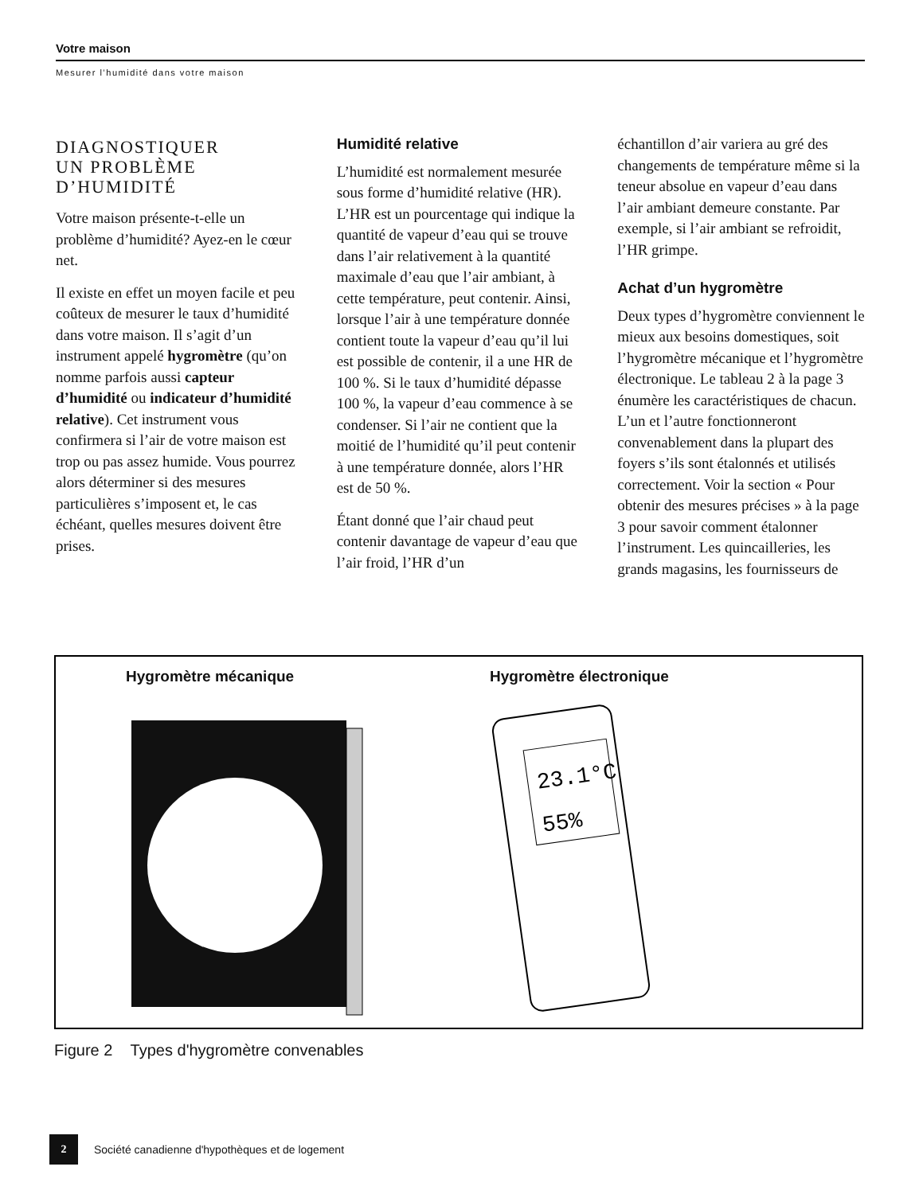Votre maison
Mesurer l’humidité dans votre maison
DIAGNOSTIQUER
UN PROBLÈME
D’HUMIDITÉ
Votre maison présente-t-elle un problème d’humidité? Ayez-en le cœur net.
Il existe en effet un moyen facile et peu coûteux de mesurer le taux d’humidité dans votre maison. Il s’agit d’un instrument appelé hygromètre (qu’on nomme parfois aussi capteur d’humidité ou indicateur d’humidité relative). Cet instrument vous confirmera si l’air de votre maison est trop ou pas assez humide. Vous pourrez alors déterminer si des mesures particulières s’imposent et, le cas échéant, quelles mesures doivent être prises.
Humidité relative
L’humidité est normalement mesurée sous forme d’humidité relative (HR). L’HR est un pourcentage qui indique la quantité de vapeur d’eau qui se trouve dans l’air relativement à la quantité maximale d’eau que l’air ambiant, à cette température, peut contenir. Ainsi, lorsque l’air à une température donnée contient toute la vapeur d’eau qu’il lui est possible de contenir, il a une HR de 100 %. Si le taux d’humidité dépasse 100 %, la vapeur d’eau commence à se condenser. Si l’air ne contient que la moitié de l’humidité qu’il peut contenir à une température donnée, alors l’HR est de 50 %.
Étant donné que l’air chaud peut contenir davantage de vapeur d’eau que l’air froid, l’HR d’un
échantillon d’air variera au gré des changements de température même si la teneur absolue en vapeur d’eau dans l’air ambiant demeure constante. Par exemple, si l’air ambiant se refroidit, l’HR grimpe.
Achat d’un hygromètre
Deux types d’hygromètre conviennent le mieux aux besoins domestiques, soit l’hygromètre mécanique et l’hygromètre électronique. Le tableau 2 à la page 3 énumère les caractéristiques de chacun. L’un et l’autre fonctionneront convenablement dans la plupart des foyers s’ils sont étalonnés et utilisés correctement. Voir la section « Pour obtenir des mesures précises » à la page 3 pour savoir comment étalonner l’instrument. Les quincailleries, les grands magasins, les fournisseurs de
Hygromètre mécanique Hygromètre électronique
23.1°C
55%
Figure 2 Types d'hygromètre convenables
2
Société canadienne d'hypothèques et de logement